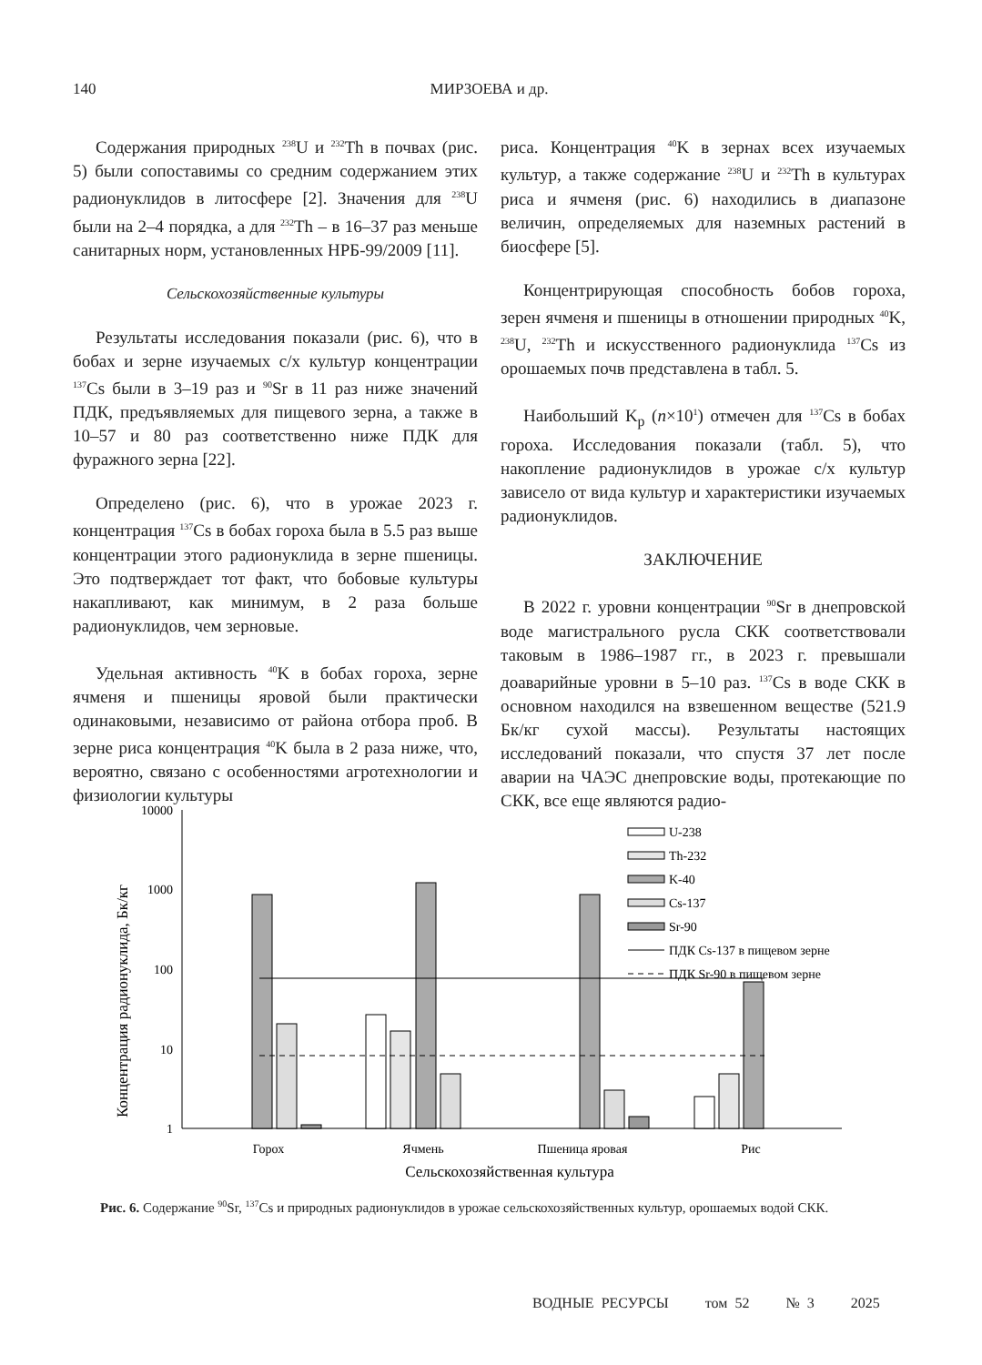140
МИРЗОЕВА и др.
Содержания природных <sup>238</sup>U и <sup>232</sup>Th в почвах (рис. 5) были сопоставимы со средним содержанием этих радионуклидов в литосфере [2]. Значения для <sup>238</sup>U были на 2–4 порядка, а для <sup>232</sup>Th – в 16–37 раз меньше санитарных норм, установленных НРБ-99/2009 [11].
Сельскохозяйственные культуры
Результаты исследования показали (рис. 6), что в бобах и зерне изучаемых с/х культур концентрации <sup>137</sup>Cs были в 3–19 раз и <sup>90</sup>Sr в 11 раз ниже значений ПДК, предъявляемых для пищевого зерна, а также в 10–57 и 80 раз соответственно ниже ПДК для фуражного зерна [22].
Определено (рис. 6), что в урожае 2023 г. концентрация <sup>137</sup>Cs в бобах гороха была в 5.5 раз выше концентрации этого радионуклида в зерне пшеницы. Это подтверждает тот факт, что бобовые культуры накапливают, как минимум, в 2 раза больше радионуклидов, чем зерновые.
Удельная активность <sup>40</sup>K в бобах гороха, зерне ячменя и пшеницы яровой были практически одинаковыми, независимо от района отбора проб. В зерне риса концентрация <sup>40</sup>K была в 2 раза ниже, что, вероятно, связано с особенностями агротехнологии и физиологии культуры
риса. Концентрация <sup>40</sup>K в зернах всех изучаемых культур, а также содержание <sup>238</sup>U и <sup>232</sup>Th в культурах риса и ячменя (рис. 6) находились в диапазоне величин, определяемых для наземных растений в биосфере [5].
Концентрирующая способность бобов гороха, зерен ячменя и пшеницы в отношении природных <sup>40</sup>K, <sup>238</sup>U, <sup>232</sup>Th и искусственного радионуклида <sup>137</sup>Cs из орошаемых почв представлена в табл. 5.
Наибольший K<sub>p</sub> (n×10<sup>1</sup>) отмечен для <sup>137</sup>Cs в бобах гороха. Исследования показали (табл. 5), что накопление радионуклидов в урожае с/х культур зависело от вида культур и характеристики изучаемых радионуклидов.
ЗАКЛЮЧЕНИЕ
В 2022 г. уровни концентрации <sup>90</sup>Sr в днепровской воде магистрального русла СКК соответствовали таковым в 1986–1987 гг., в 2023 г. превышали доаварийные уровни в 5–10 раз. <sup>137</sup>Cs в воде СКК в основном находился на взвешенном веществе (521.9 Бк/кг сухой массы). Результаты настоящих исследований показали, что спустя 37 лет после аварии на ЧАЭС днепровские воды, протекающие по СКК, все еще являются радио-
Концентрация радионуклида, Бк/кг
10000
1000
100
10
1
Горох
Ячмень
Пшеница яровая
Рис
Сельскохозяйственная культура
U-238
Th-232
K-40
Cs-137
Sr-90
ПДК Cs-137 в пищевом зерне
ПДК Sr-90 в пищевом зерне
Рис. 6. Содержание <sup>90</sup>Sr, <sup>137</sup>Cs и природных радионуклидов в урожае сельскохозяйственных культур, орошаемых водой СКК.
ВОДНЫЕ РЕСУРСЫ том 52 № 3 2025